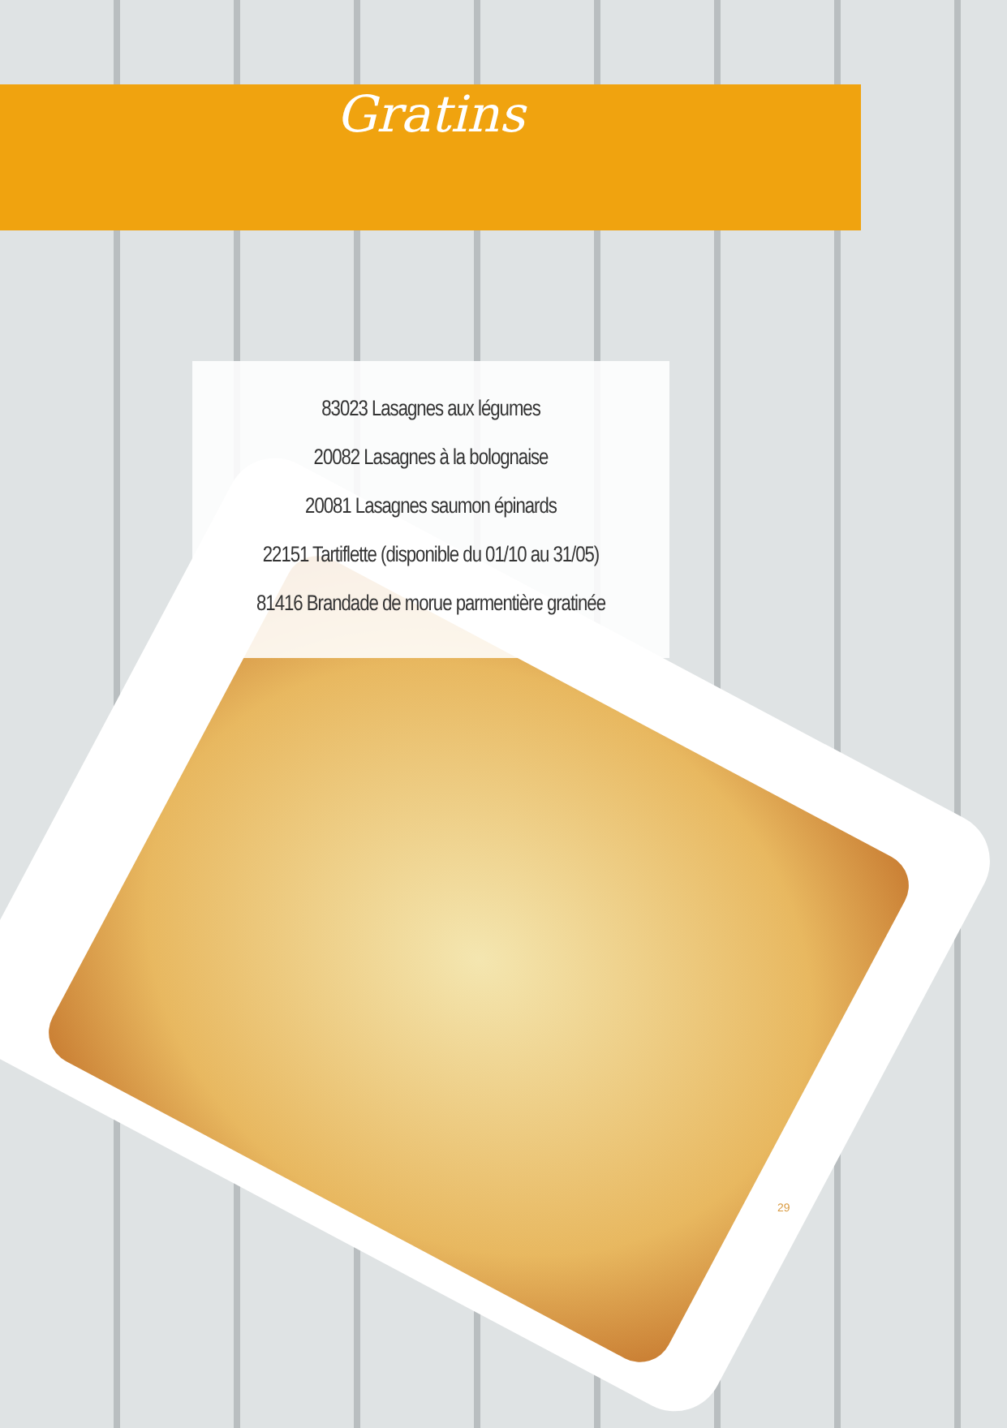Gratins
83023 Lasagnes aux légumes
20082 Lasagnes à la bolognaise
20081 Lasagnes saumon épinards
22151 Tartiflette (disponible du 01/10 au 31/05)
81416 Brandade de morue parmentière gratinée
29